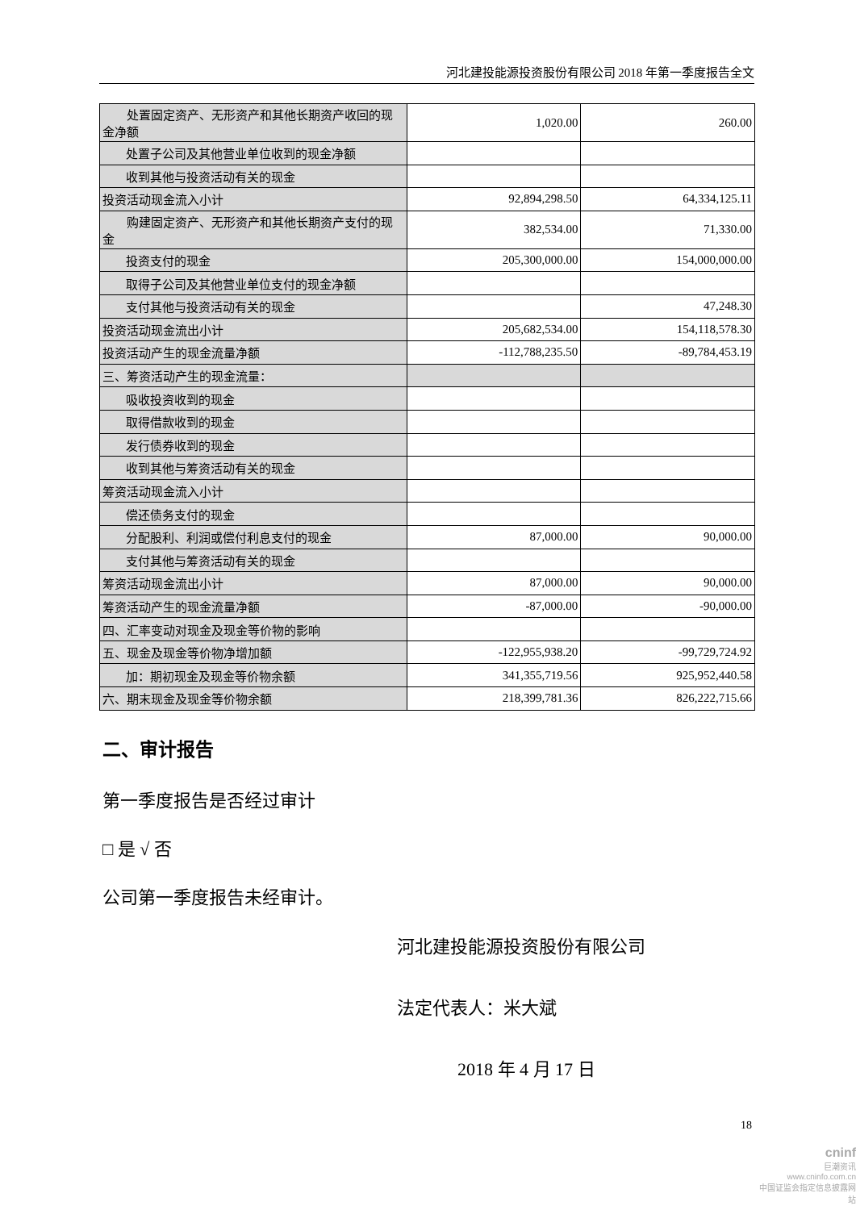河北建投能源投资股份有限公司 2018 年第一季度报告全文
| 处置固定资产、无形资产和其他长期资产收回的现金净额 | 1,020.00 | 260.00 |
| 处置子公司及其他营业单位收到的现金净额 | | |
| 收到其他与投资活动有关的现金 | | |
| 投资活动现金流入小计 | 92,894,298.50 | 64,334,125.11 |
| 购建固定资产、无形资产和其他长期资产支付的现金 | 382,534.00 | 71,330.00 |
| 投资支付的现金 | 205,300,000.00 | 154,000,000.00 |
| 取得子公司及其他营业单位支付的现金净额 | | |
| 支付其他与投资活动有关的现金 | | 47,248.30 |
| 投资活动现金流出小计 | 205,682,534.00 | 154,118,578.30 |
| 投资活动产生的现金流量净额 | -112,788,235.50 | -89,784,453.19 |
| 三、筹资活动产生的现金流量： | | |
| 吸收投资收到的现金 | | |
| 取得借款收到的现金 | | |
| 发行债券收到的现金 | | |
| 收到其他与筹资活动有关的现金 | | |
| 筹资活动现金流入小计 | | |
| 偿还债务支付的现金 | | |
| 分配股利、利润或偿付利息支付的现金 | 87,000.00 | 90,000.00 |
| 支付其他与筹资活动有关的现金 | | |
| 筹资活动现金流出小计 | 87,000.00 | 90,000.00 |
| 筹资活动产生的现金流量净额 | -87,000.00 | -90,000.00 |
| 四、汇率变动对现金及现金等价物的影响 | | |
| 五、现金及现金等价物净增加额 | -122,955,938.20 | -99,729,724.92 |
| 加：期初现金及现金等价物余额 | 341,355,719.56 | 925,952,440.58 |
| 六、期末现金及现金等价物余额 | 218,399,781.36 | 826,222,715.66 |
二、审计报告
第一季度报告是否经过审计
□ 是 √ 否
公司第一季度报告未经审计。
河北建投能源投资股份有限公司
法定代表人：米大斌
2018 年 4 月 17 日
18
cninf
巨潮资讯
www.cninfo.com.cn
中国证监会指定信息披露网站